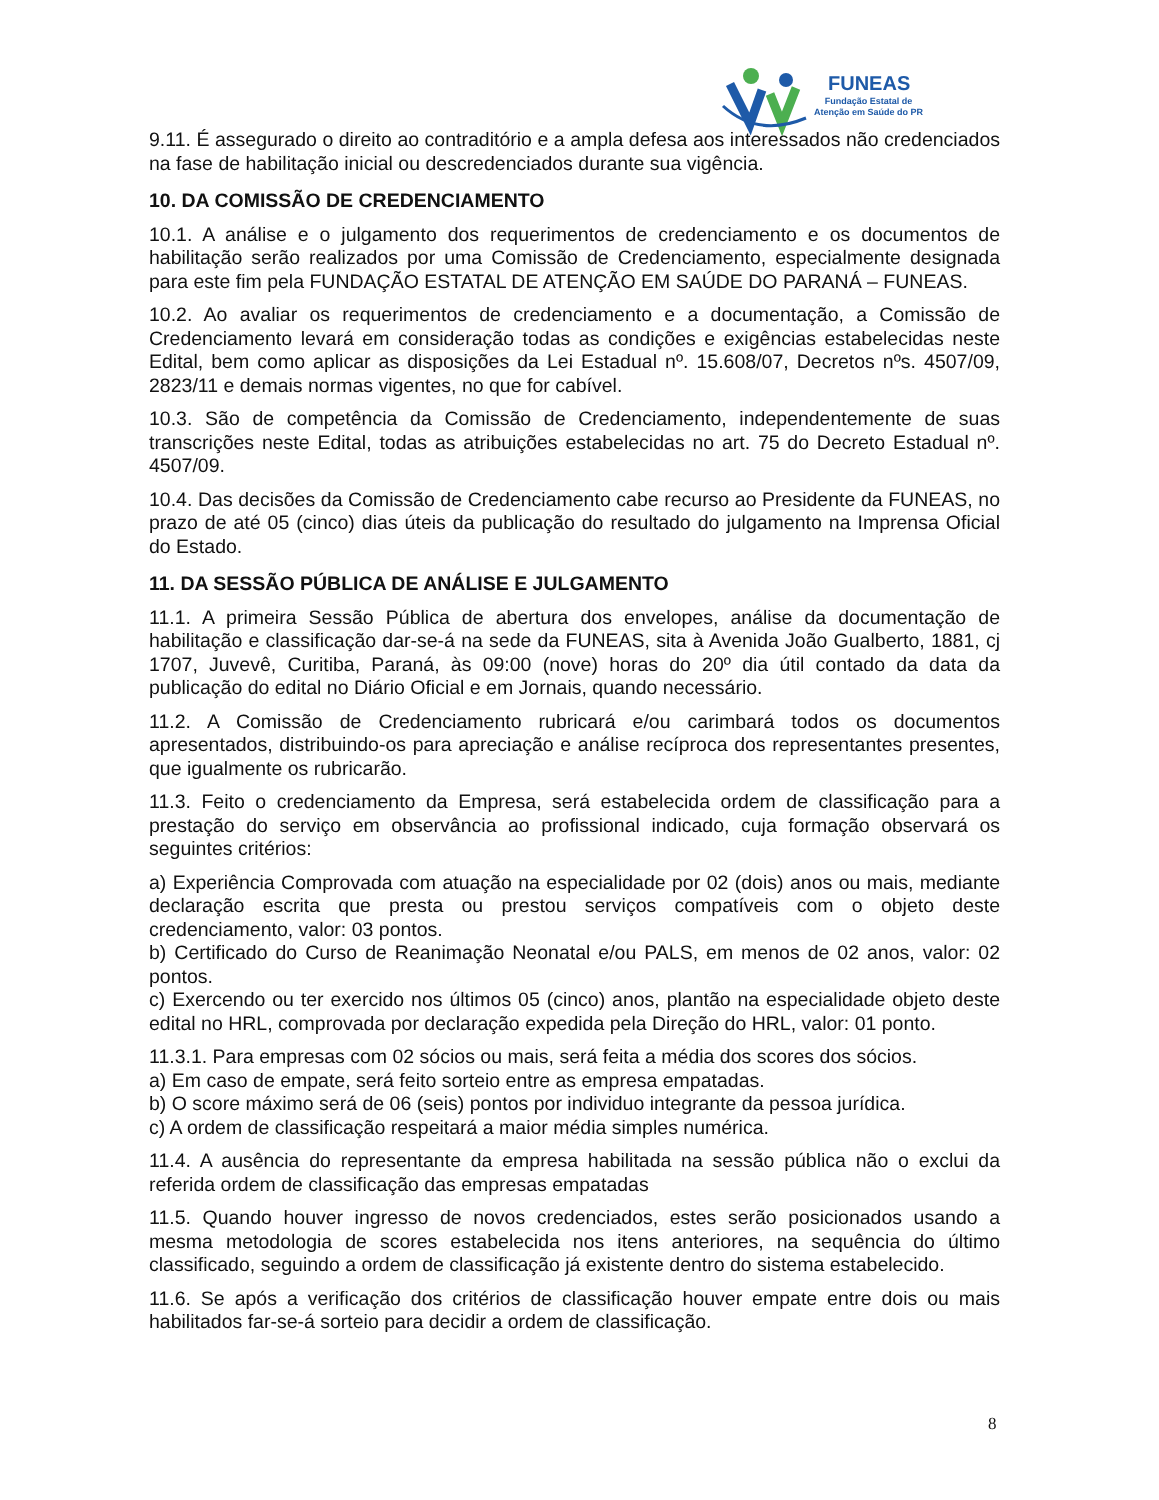FUNEAS
Fundação Estatal de
Atenção em Saúde do PR
9.11. É assegurado o direito ao contraditório e a ampla defesa aos interessados não credenciados na fase de habilitação inicial ou descredenciados durante sua vigência.
10. DA COMISSÃO DE CREDENCIAMENTO
10.1. A análise e o julgamento dos requerimentos de credenciamento e os documentos de habilitação serão realizados por uma Comissão de Credenciamento, especialmente designada para este fim pela FUNDAÇÃO ESTATAL DE ATENÇÃO EM SAÚDE DO PARANÁ – FUNEAS.
10.2. Ao avaliar os requerimentos de credenciamento e a documentação, a Comissão de Credenciamento levará em consideração todas as condições e exigências estabelecidas neste Edital, bem como aplicar as disposições da Lei Estadual nº. 15.608/07, Decretos nºs. 4507/09, 2823/11 e demais normas vigentes, no que for cabível.
10.3. São de competência da Comissão de Credenciamento, independentemente de suas transcrições neste Edital, todas as atribuições estabelecidas no art. 75 do Decreto Estadual nº. 4507/09.
10.4. Das decisões da Comissão de Credenciamento cabe recurso ao Presidente da FUNEAS, no prazo de até 05 (cinco) dias úteis da publicação do resultado do julgamento na Imprensa Oficial do Estado.
11. DA SESSÃO PÚBLICA DE ANÁLISE E JULGAMENTO
11.1. A primeira Sessão Pública de abertura dos envelopes, análise da documentação de habilitação e classificação dar-se-á na sede da FUNEAS, sita à Avenida João Gualberto, 1881, cj 1707, Juvevê, Curitiba, Paraná, às 09:00 (nove) horas do 20º dia útil contado da data da publicação do edital no Diário Oficial e em Jornais, quando necessário.
11.2. A Comissão de Credenciamento rubricará e/ou carimbará todos os documentos apresentados, distribuindo-os para apreciação e análise recíproca dos representantes presentes, que igualmente os rubricarão.
11.3. Feito o credenciamento da Empresa, será estabelecida ordem de classificação para a prestação do serviço em observância ao profissional indicado, cuja formação observará os seguintes critérios:
a) Experiência Comprovada com atuação na especialidade por 02 (dois) anos ou mais, mediante declaração escrita que presta ou prestou serviços compatíveis com o objeto deste credenciamento, valor: 03 pontos.
b) Certificado do Curso de Reanimação Neonatal e/ou PALS, em menos de 02 anos, valor: 02 pontos.
c) Exercendo ou ter exercido nos últimos 05 (cinco) anos, plantão na especialidade objeto deste edital no HRL, comprovada por declaração expedida pela Direção do HRL, valor: 01 ponto.
11.3.1. Para empresas com 02 sócios ou mais, será feita a média dos scores dos sócios.
a) Em caso de empate, será feito sorteio entre as empresa empatadas.
b) O score máximo será de 06 (seis) pontos por individuo integrante da pessoa jurídica.
c) A ordem de classificação respeitará a maior média simples numérica.
11.4. A ausência do representante da empresa habilitada na sessão pública não o exclui da referida ordem de classificação das empresas empatadas
11.5. Quando houver ingresso de novos credenciados, estes serão posicionados usando a mesma metodologia de scores estabelecida nos itens anteriores, na sequência do último classificado, seguindo a ordem de classificação já existente dentro do sistema estabelecido.
11.6. Se após a verificação dos critérios de classificação houver empate entre dois ou mais habilitados far-se-á sorteio para decidir a ordem de classificação.
8